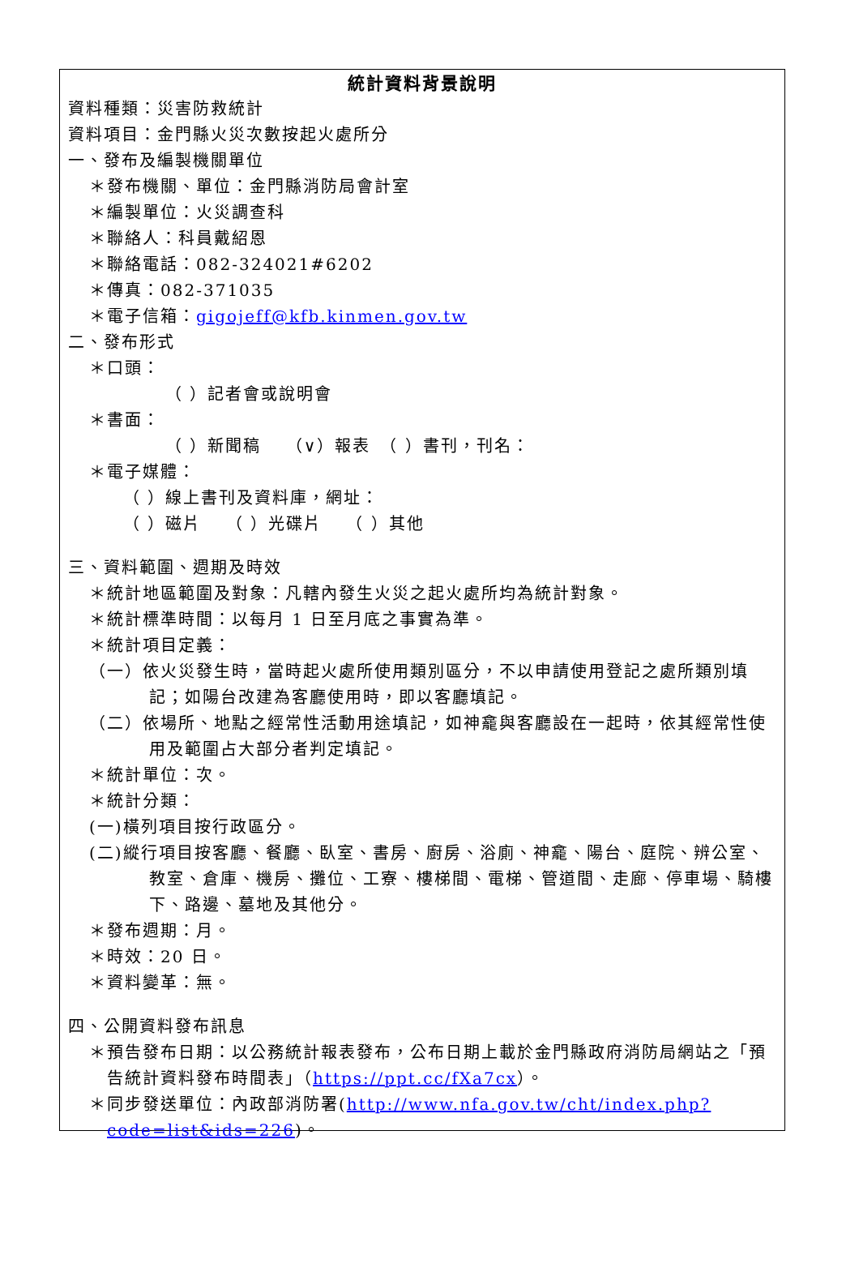統計資料背景說明
資料種類：災害防救統計
資料項目：金門縣火災次數按起火處所分
一、發布及編製機關單位
＊發布機關、單位：金門縣消防局會計室
＊編製單位：火災調查科
＊聯絡人：科員戴紹恩
＊聯絡電話：082-324021#6202
＊傳真：082-371035
＊電子信箱：gigojeff@kfb.kinmen.gov.tw
二、發布形式
＊口頭：
（ ）記者會或說明會
＊書面：
（ ）新聞稿　 （∨）報表　（ ）書刊，刊名：
＊電子媒體：
（ ）線上書刊及資料庫，網址：
（ ）磁片　 （ ）光碟片　 （ ）其他
三、資料範圍、週期及時效
＊統計地區範圍及對象：凡轄內發生火災之起火處所均為統計對象。
＊統計標準時間：以每月 1 日至月底之事實為準。
＊統計項目定義：
（一）依火災發生時，當時起火處所使用類別區分，不以申請使用登記之處所類別填記；如陽台改建為客廳使用時，即以客廳填記。
（二）依場所、地點之經常性活動用途填記，如神龕與客廳設在一起時，依其經常性使用及範圍占大部分者判定填記。
＊統計單位：次。
＊統計分類：
(一)橫列項目按行政區分。
(二)縱行項目按客廳、餐廳、臥室、書房、廚房、浴廁、神龕、陽台、庭院、辨公室、教室、倉庫、機房、攤位、工寮、樓梯間、電梯、管道間、走廊、停車場、騎樓下、路邊、墓地及其他分。
＊發布週期：月。
＊時效：20 日。
＊資料變革：無。
四、公開資料發布訊息
＊預告發布日期：以公務統計報表發布，公布日期上載於金門縣政府消防局網站之「預告統計資料發布時間表」（https://ppt.cc/fXa7cx）。
＊同步發送單位：內政部消防署(http://www.nfa.gov.tw/cht/index.php?code=list&ids=226)。